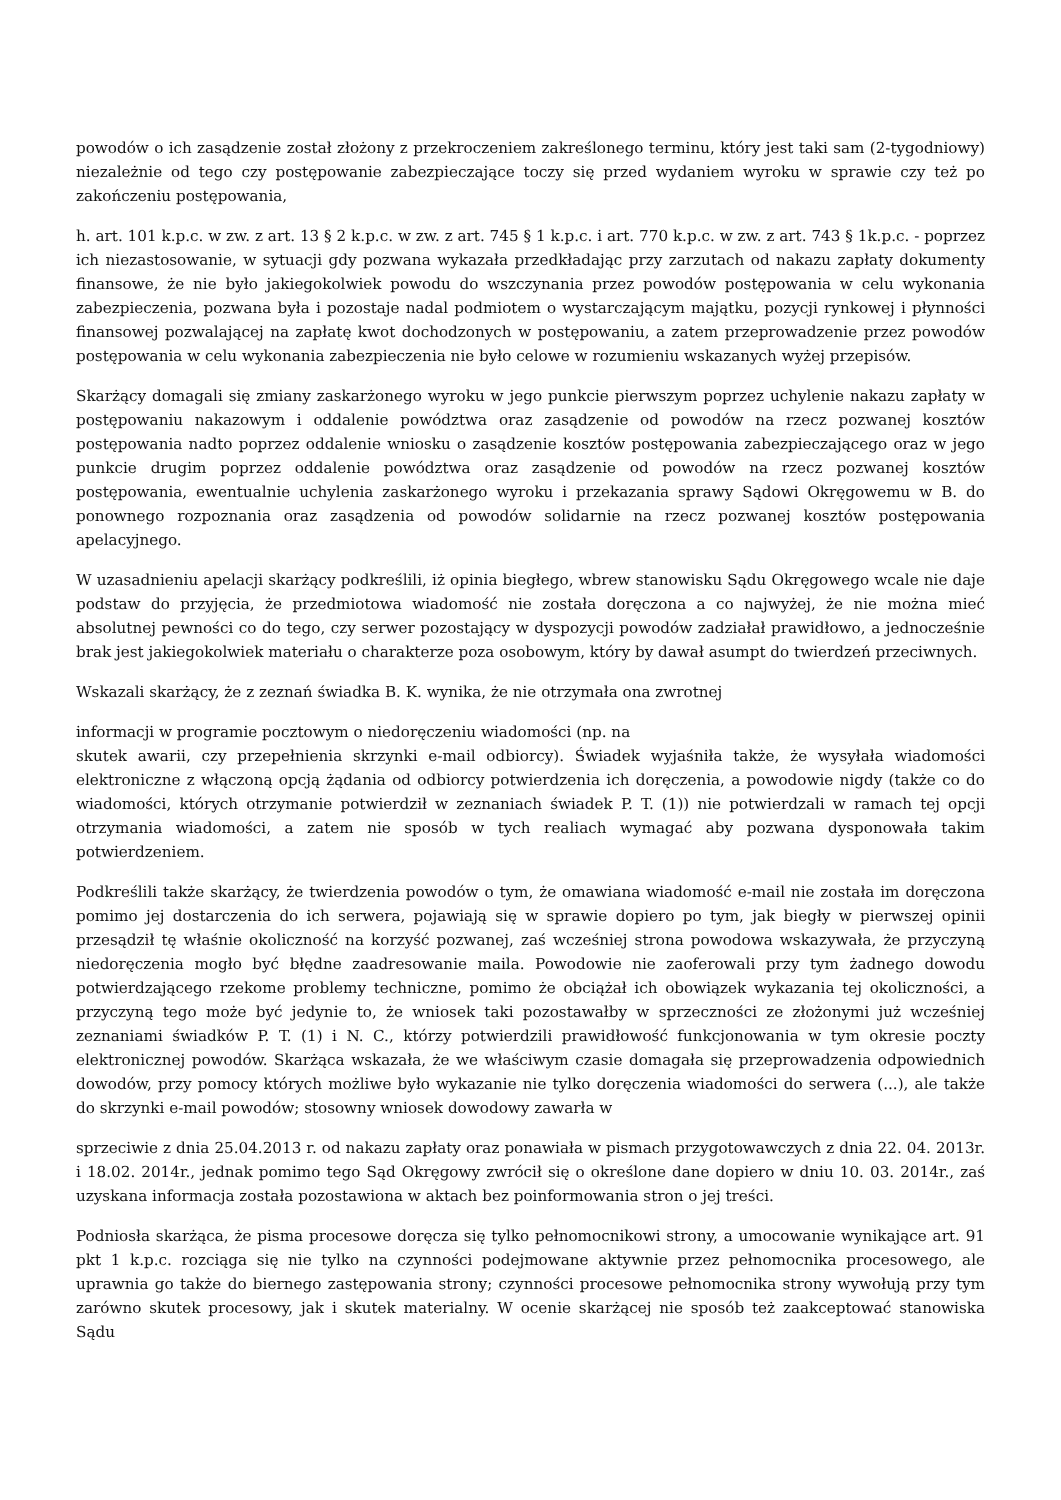powodów o ich zasądzenie został złożony z przekroczeniem zakreślonego terminu, który jest taki sam (2-tygodniowy) niezależnie od tego czy postępowanie zabezpieczające toczy się przed wydaniem wyroku w sprawie czy też po zakończeniu postępowania,
h. art. 101 k.p.c. w zw. z art. 13 § 2 k.p.c. w zw. z art. 745 § 1 k.p.c. i art. 770 k.p.c. w zw. z art. 743 § 1k.p.c. - poprzez ich niezastosowanie, w sytuacji gdy pozwana wykazała przedkładając przy zarzutach od nakazu zapłaty dokumenty finansowe, że nie było jakiegokolwiek powodu do wszczynania przez powodów postępowania w celu wykonania zabezpieczenia, pozwana była i pozostaje nadal podmiotem o wystarczającym majątku, pozycji rynkowej i płynności finansowej pozwalającej na zapłatę kwot dochodzonych w postępowaniu, a zatem przeprowadzenie przez powodów postępowania w celu wykonania zabezpieczenia nie było celowe w rozumieniu wskazanych wyżej przepisów.
Skarżący domagali się zmiany zaskarżonego wyroku w jego punkcie pierwszym poprzez uchylenie nakazu zapłaty w postępowaniu nakazowym i oddalenie powództwa oraz zasądzenie od powodów na rzecz pozwanej kosztów postępowania nadto poprzez oddalenie wniosku o zasądzenie kosztów postępowania zabezpieczającego oraz w jego punkcie drugim poprzez oddalenie powództwa oraz zasądzenie od powodów na rzecz pozwanej kosztów postępowania, ewentualnie uchylenia zaskarżonego wyroku i przekazania sprawy Sądowi Okręgowemu w B. do ponownego rozpoznania oraz zasądzenia od powodów solidarnie na rzecz pozwanej kosztów postępowania apelacyjnego.
W uzasadnieniu apelacji skarżący podkreślili, iż opinia biegłego, wbrew stanowisku Sądu Okręgowego wcale nie daje podstaw do przyjęcia, że przedmiotowa wiadomość nie została doręczona a co najwyżej, że nie można mieć absolutnej pewności co do tego, czy serwer pozostający w dyspozycji powodów zadziałał prawidłowo, a jednocześnie brak jest jakiegokolwiek materiału o charakterze poza osobowym, który by dawał asumpt do twierdzeń przeciwnych.
Wskazali skarżący, że z zeznań świadka B. K. wynika, że nie otrzymała ona zwrotnej
informacji w programie pocztowym o niedoręczeniu wiadomości (np. na
skutek awarii, czy przepełnienia skrzynki e-mail odbiorcy). Świadek wyjaśniła także, że wysyłała wiadomości elektroniczne z włączoną opcją żądania od odbiorcy potwierdzenia ich doręczenia, a powodowie nigdy (także co do wiadomości, których otrzymanie potwierdził w zeznaniach świadek P. T. (1)) nie potwierdzali w ramach tej opcji otrzymania wiadomości, a zatem nie sposób w tych realiach wymagać aby pozwana dysponowała takim potwierdzeniem.
Podkreślili także skarżący, że twierdzenia powodów o tym, że omawiana wiadomość e-mail nie została im doręczona pomimo jej dostarczenia do ich serwera, pojawiają się w sprawie dopiero po tym, jak biegły w pierwszej opinii przesądził tę właśnie okoliczność na korzyść pozwanej, zaś wcześniej strona powodowa wskazywała, że przyczyną niedoręczenia mogło być błędne zaadresowanie maila. Powodowie nie zaoferowali przy tym żadnego dowodu potwierdzającego rzekome problemy techniczne, pomimo że obciążał ich obowiązek wykazania tej okoliczności, a przyczyną tego może być jedynie to, że wniosek taki pozostawałby w sprzeczności ze złożonymi już wcześniej zeznaniami świadków P. T. (1) i N. C., którzy potwierdzili prawidłowość funkcjonowania w tym okresie poczty elektronicznej powodów. Skarżąca wskazała, że we właściwym czasie domagała się przeprowadzenia odpowiednich dowodów, przy pomocy których możliwe było wykazanie nie tylko doręczenia wiadomości do serwera (...), ale także do skrzynki e-mail powodów; stosowny wniosek dowodowy zawarła w
sprzeciwie z dnia 25.04.2013 r. od nakazu zapłaty oraz ponawiała w pismach przygotowawczych z dnia 22. 04. 2013r. i 18.02. 2014r., jednak pomimo tego Sąd Okręgowy zwrócił się o określone dane dopiero w dniu 10. 03. 2014r., zaś uzyskana informacja została pozostawiona w aktach bez poinformowania stron o jej treści.
Podniosła skarżąca, że pisma procesowe doręcza się tylko pełnomocnikowi strony, a umocowanie wynikające art. 91 pkt 1 k.p.c. rozciąga się nie tylko na czynności podejmowane aktywnie przez pełnomocnika procesowego, ale uprawnia go także do biernego zastępowania strony; czynności procesowe pełnomocnika strony wywołują przy tym zarówno skutek procesowy, jak i skutek materialny. W ocenie skarżącej nie sposób też zaakceptować stanowiska Sądu